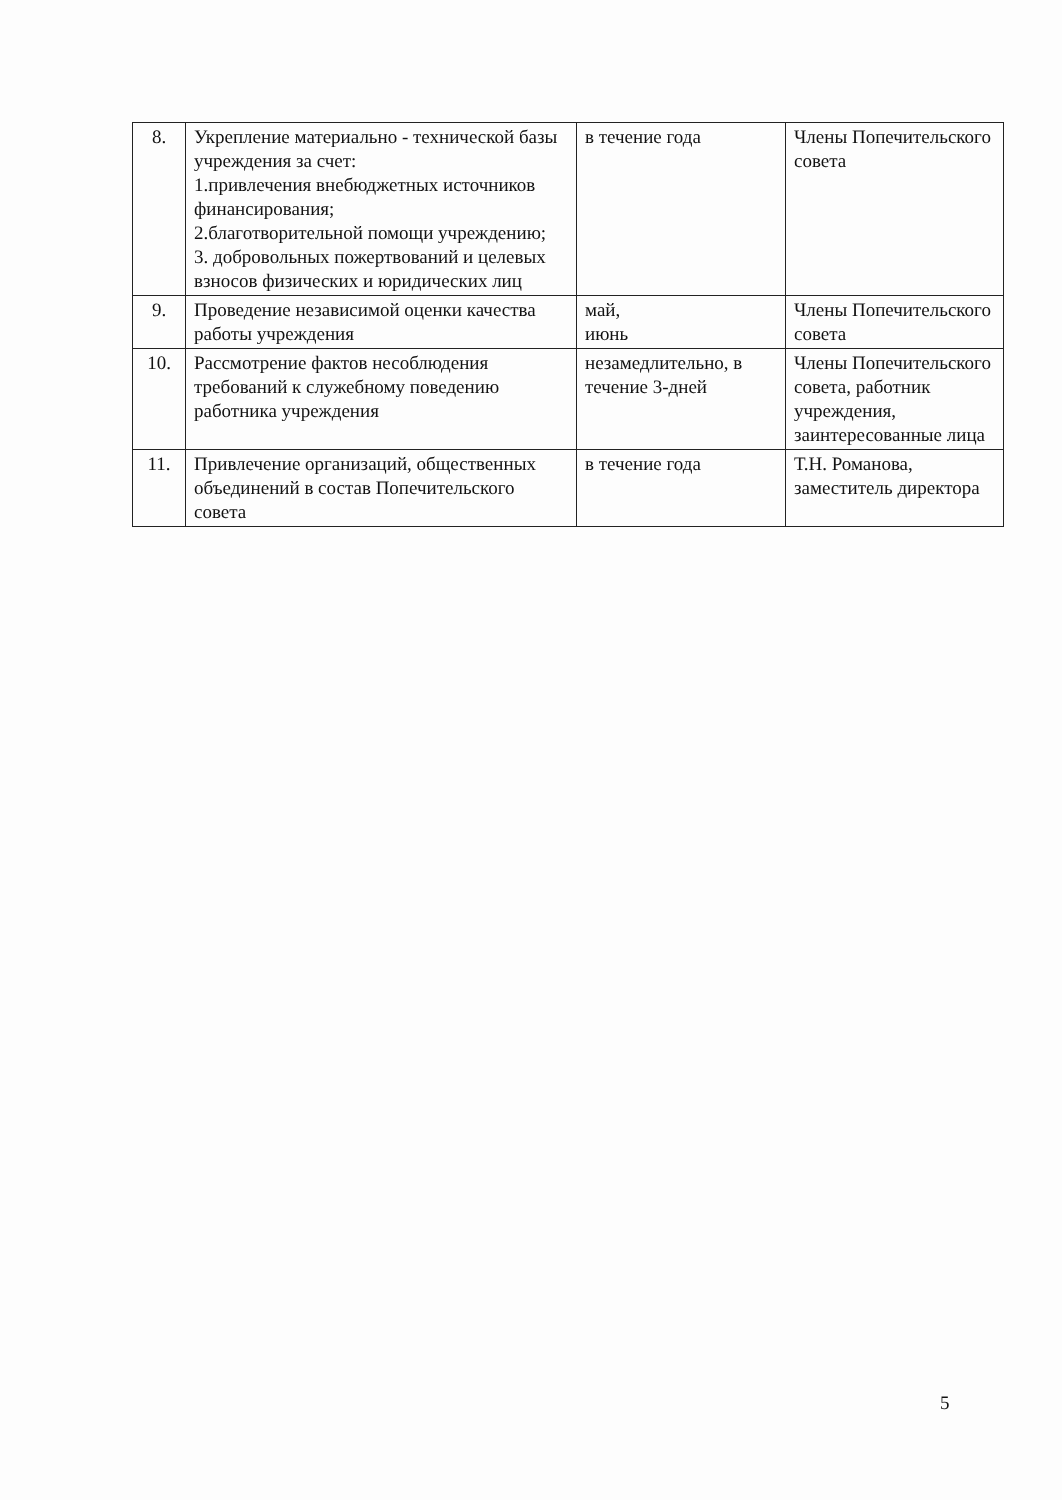| 8. | Укрепление материально - технической базы учреждения за счет: 1.привлечения внебюджетных источников финансирования; 2.благотворительной помощи учреждению; 3. добровольных пожертвований и целевых взносов физических и юридических лиц | в течение года | Члены Попечительского совета |
| 9. | Проведение независимой оценки качества работы учреждения | май, июнь | Члены Попечительского совета |
| 10. | Рассмотрение фактов несоблюдения требований к служебному поведению работника учреждения | незамедлительно, в течение 3-дней | Члены Попечительского совета, работник учреждения, заинтересованные лица |
| 11. | Привлечение организаций, общественных объединений в состав Попечительского совета | в течение года | Т.Н. Романова, заместитель директора |
5